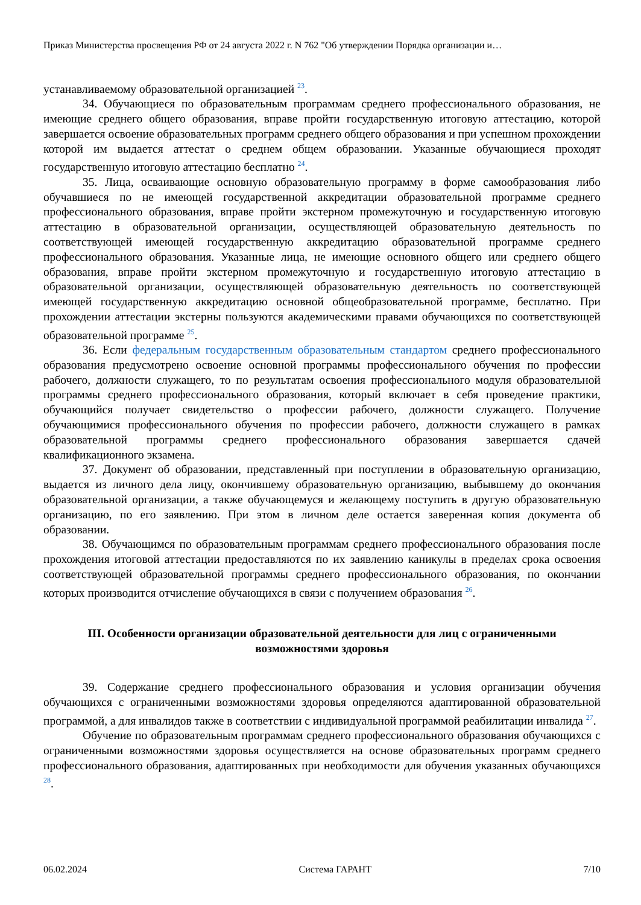Приказ Министерства просвещения РФ от 24 августа 2022 г. N 762 "Об утверждении Порядка организации и…
устанавливаемому образовательной организацией <sup>23</sup>.
34. Обучающиеся по образовательным программам среднего профессионального образования, не имеющие среднего общего образования, вправе пройти государственную итоговую аттестацию, которой завершается освоение образовательных программ среднего общего образования и при успешном прохождении которой им выдается аттестат о среднем общем образовании. Указанные обучающиеся проходят государственную итоговую аттестацию бесплатно <sup>24</sup>.
35. Лица, осваивающие основную образовательную программу в форме самообразования либо обучавшиеся по не имеющей государственной аккредитации образовательной программе среднего профессионального образования, вправе пройти экстерном промежуточную и государственную итоговую аттестацию в образовательной организации, осуществляющей образовательную деятельность по соответствующей имеющей государственную аккредитацию образовательной программе среднего профессионального образования. Указанные лица, не имеющие основного общего или среднего общего образования, вправе пройти экстерном промежуточную и государственную итоговую аттестацию в образовательной организации, осуществляющей образовательную деятельность по соответствующей имеющей государственную аккредитацию основной общеобразовательной программе, бесплатно. При прохождении аттестации экстерны пользуются академическими правами обучающихся по соответствующей образовательной программе <sup>25</sup>.
36. Если федеральным государственным образовательным стандартом среднего профессионального образования предусмотрено освоение основной программы профессионального обучения по профессии рабочего, должности служащего, то по результатам освоения профессионального модуля образовательной программы среднего профессионального образования, который включает в себя проведение практики, обучающийся получает свидетельство о профессии рабочего, должности служащего. Получение обучающимися профессионального обучения по профессии рабочего, должности служащего в рамках образовательной программы среднего профессионального образования завершается сдачей квалификационного экзамена.
37. Документ об образовании, представленный при поступлении в образовательную организацию, выдается из личного дела лицу, окончившему образовательную организацию, выбывшему до окончания образовательной организации, а также обучающемуся и желающему поступить в другую образовательную организацию, по его заявлению. При этом в личном деле остается заверенная копия документа об образовании.
38. Обучающимся по образовательным программам среднего профессионального образования после прохождения итоговой аттестации предоставляются по их заявлению каникулы в пределах срока освоения соответствующей образовательной программы среднего профессионального образования, по окончании которых производится отчисление обучающихся в связи с получением образования <sup>26</sup>.
III. Особенности организации образовательной деятельности для лиц с ограниченными возможностями здоровья
39. Содержание среднего профессионального образования и условия организации обучения обучающихся с ограниченными возможностями здоровья определяются адаптированной образовательной программой, а для инвалидов также в соответствии с индивидуальной программой реабилитации инвалида <sup>27</sup>.
Обучение по образовательным программам среднего профессионального образования обучающихся с ограниченными возможностями здоровья осуществляется на основе образовательных программ среднего профессионального образования, адаптированных при необходимости для обучения указанных обучающихся <sup>28</sup>.
06.02.2024 Система ГАРАНТ 7/10